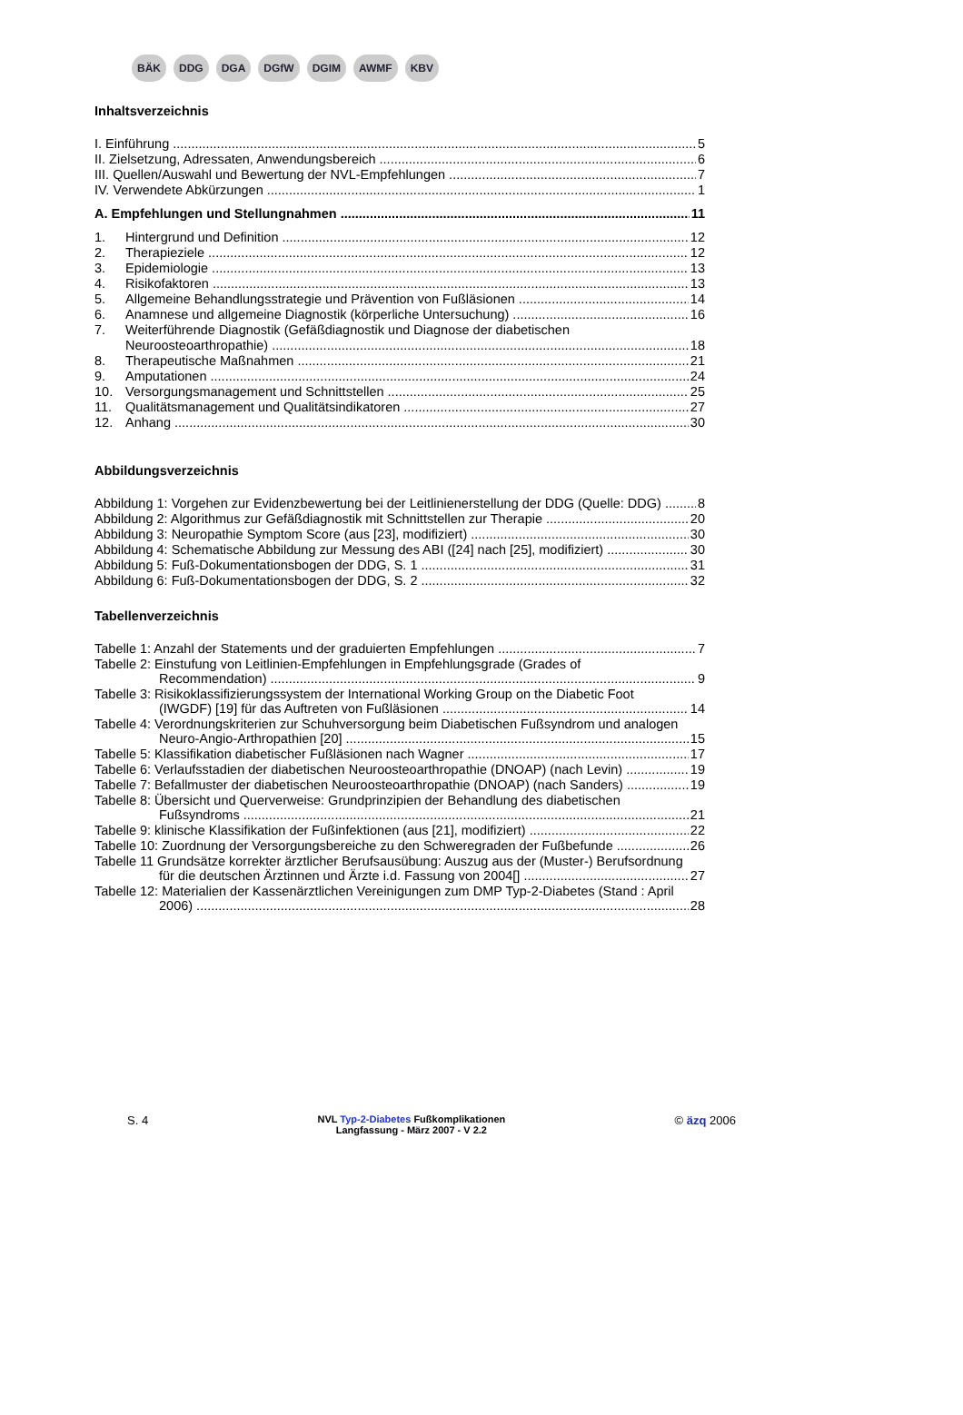BÄK DDG DGA DGfW DGIM AWMF KBV
Inhaltsverzeichnis
I. Einführung 5
II. Zielsetzung, Adressaten, Anwendungsbereich 6
III. Quellen/Auswahl und Bewertung der NVL-Empfehlungen 7
IV. Verwendete Abkürzungen 1
A. Empfehlungen und Stellungnahmen 11
1. Hintergrund und Definition 12
2. Therapieziele 12
3. Epidemiologie 13
4. Risikofaktoren 13
5. Allgemeine Behandlungsstrategie und Prävention von Fußläsionen 14
6. Anamnese und allgemeine Diagnostik (körperliche Untersuchung) 16
7. Weiterführende Diagnostik (Gefäßdiagnostik und Diagnose der diabetischen
Neuroosteoarthropathie) 18
8. Therapeutische Maßnahmen 21
9. Amputationen 24
10. Versorgungsmanagement und Schnittstellen 25
11. Qualitätsmanagement und Qualitätsindikatoren 27
12. Anhang 30
Abbildungsverzeichnis
Abbildung 1: Vorgehen zur Evidenzbewertung bei der Leitlinienerstellung der DDG (Quelle: DDG) 8
Abbildung 2: Algorithmus zur Gefäßdiagnostik mit Schnittstellen zur Therapie 20
Abbildung 3: Neuropathie Symptom Score (aus [23], modifiziert) 30
Abbildung 4: Schematische Abbildung zur Messung des ABI ([24] nach [25], modifiziert) 30
Abbildung 5: Fuß-Dokumentationsbogen der DDG, S. 1 31
Abbildung 6: Fuß-Dokumentationsbogen der DDG, S. 2 32
Tabellenverzeichnis
Tabelle 1: Anzahl der Statements und der graduierten Empfehlungen 7
Tabelle 2: Einstufung von Leitlinien-Empfehlungen in Empfehlungsgrade (Grades of
Recommendation) 9
Tabelle 3: Risikoklassifizierungssystem der International Working Group on the Diabetic Foot
(IWGDF) [19] für das Auftreten von Fußläsionen 14
Tabelle 4: Verordnungskriterien zur Schuhversorgung beim Diabetischen Fußsyndrom und analogen
Neuro-Angio-Arthropathien [20] 15
Tabelle 5: Klassifikation diabetischer Fußläsionen nach Wagner 17
Tabelle 6: Verlaufsstadien der diabetischen Neuroosteoarthropathie (DNOAP) (nach Levin) 19
Tabelle 7: Befallmuster der diabetischen Neuroosteoarthropathie (DNOAP) (nach Sanders) 19
Tabelle 8: Übersicht und Querverweise: Grundprinzipien der Behandlung des diabetischen
Fußsyndroms 21
Tabelle 9: klinische Klassifikation der Fußinfektionen (aus [21], modifiziert) 22
Tabelle 10: Zuordnung der Versorgungsbereiche zu den Schweregraden der Fußbefunde 26
Tabelle 11 Grundsätze korrekter ärztlicher Berufsausübung: Auszug aus der (Muster-) Berufsordnung
für die deutschen Ärztinnen und Ärzte i.d. Fassung von 2004[] 27
Tabelle 12: Materialien der Kassenärztlichen Vereinigungen zum DMP Typ-2-Diabetes (Stand : April
2006) 28
S. 4
NVL Typ-2-Diabetes Fußkomplikationen
Langfassung - März 2007 - V 2.2
© äzq 2006